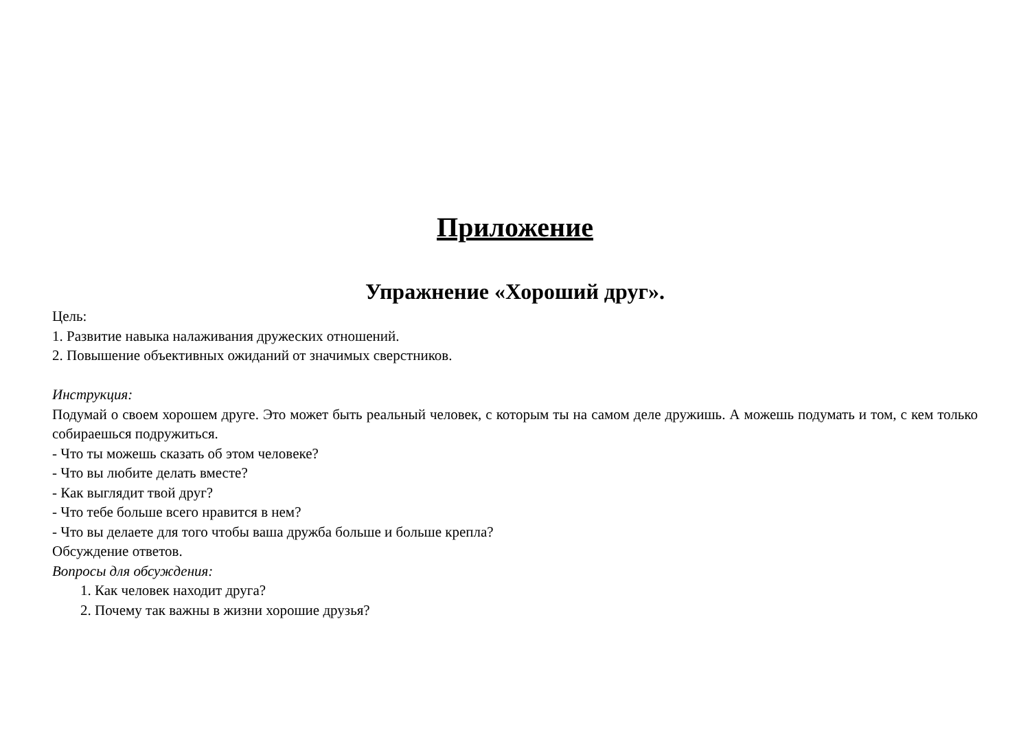Приложение
Упражнение «Хороший друг».
Цель:
1. Развитие навыка налаживания дружеских отношений.
2. Повышение объективных ожиданий от значимых сверстников.
Инструкция:
Подумай о своем хорошем друге. Это может быть реальный человек, с которым ты на самом деле дружишь. А можешь подумать и том, с кем только собираешься подружиться.
- Что ты можешь сказать об этом человеке?
- Что вы любите делать вместе?
- Как выглядит твой друг?
- Что тебе больше всего нравится в нем?
- Что вы делаете для того чтобы ваша дружба больше и больше крепла?
Обсуждение ответов.
Вопросы для обсуждения:
1. Как человек находит друга?
2. Почему так важны в жизни хорошие друзья?